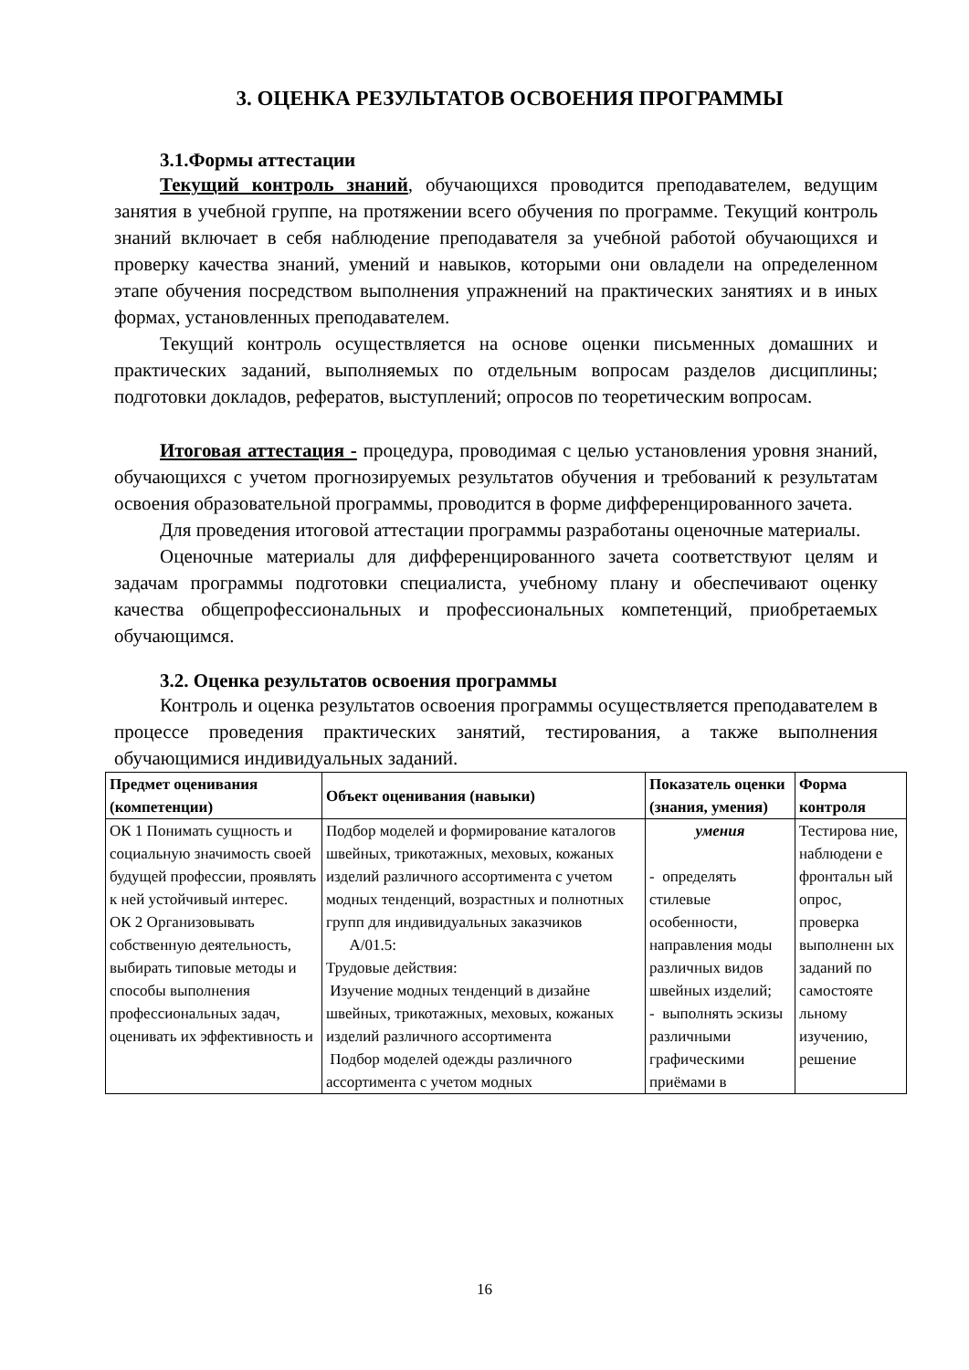3. ОЦЕНКА РЕЗУЛЬТАТОВ ОСВОЕНИЯ ПРОГРАММЫ
3.1.Формы аттестации
Текущий контроль знаний, обучающихся проводится преподавателем, ведущим занятия в учебной группе, на протяжении всего обучения по программе. Текущий контроль знаний включает в себя наблюдение преподавателя за учебной работой обучающихся и проверку качества знаний, умений и навыков, которыми они овладели на определенном этапе обучения посредством выполнения упражнений на практических занятиях и в иных формах, установленных преподавателем.
Текущий контроль осуществляется на основе оценки письменных домашних и практических заданий, выполняемых по отдельным вопросам разделов дисциплины; подготовки докладов, рефератов, выступлений; опросов по теоретическим вопросам.
Итоговая аттестация - процедура, проводимая с целью установления уровня знаний, обучающихся с учетом прогнозируемых результатов обучения и требований к результатам освоения образовательной программы, проводится в форме дифференцированного зачета.
Для проведения итоговой аттестации программы разработаны оценочные материалы.
Оценочные материалы для дифференцированного зачета соответствуют целям и задачам программы подготовки специалиста, учебному плану и обеспечивают оценку качества общепрофессиональных и профессиональных компетенций, приобретаемых обучающимся.
3.2. Оценка результатов освоения программы
Контроль и оценка результатов освоения программы осуществляется преподавателем в процессе проведения практических занятий, тестирования, а также выполнения обучающимися индивидуальных заданий.
| Предмет оценивания (компетенции) | Объект оценивания (навыки) | Показатель оценки (знания, умения) | Форма контроля |
| --- | --- | --- | --- |
| ОК 1 Понимать сущность и социальную значимость своей будущей профессии, проявлять к ней устойчивый интерес. ОК 2 Организовывать собственную деятельность, выбирать типовые методы и способы выполнения профессиональных задач, оценивать их эффективность и | Подбор моделей и формирование каталогов швейных, трикотажных, меховых, кожаных изделий различного ассортимента с учетом модных тенденций, возрастных и полнотных групп для индивидуальных заказчиков А/01.5: Трудовые действия: Изучение модных тенденций в дизайне швейных, трикотажных, меховых, кожаных изделий различного ассортимента Подбор моделей одежды различного ассортимента с учетом модных | умения - определять стилевые особенности, направления моды различных видов швейных изделий; - выполнять эскизы различными графическими приёмами в | Тестирова ние, наблюдени е фронтальн ый опрос, проверка выполненн ых заданий по самостояте льному изучению, решение |
16